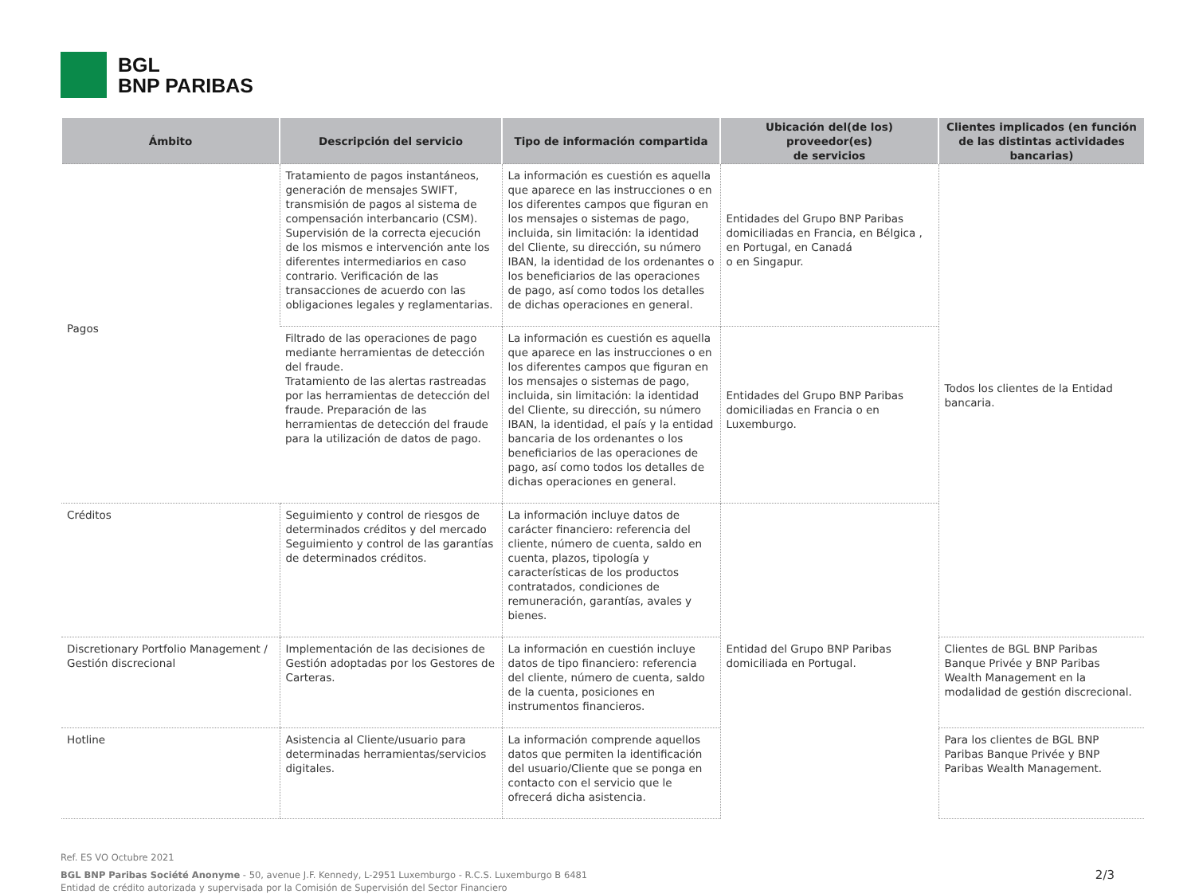BGL
BNP PARIBAS
| Ámbito | Descripción del servicio | Tipo de información compartida | Ubicación del(de los) proveedor(es) de servicios | Clientes implicados (en función de las distintas actividades bancarias) |
| --- | --- | --- | --- | --- |
| Pagos | Tratamiento de pagos instantáneos, generación de mensajes SWIFT, transmisión de pagos al sistema de compensación interbancario (CSM). Supervisión de la correcta ejecución de los mismos e intervención ante los diferentes intermediarios en caso contrario. Verificación de las transacciones de acuerdo con las obligaciones legales y reglamentarias. | La información es cuestión es aquella que aparece en las instrucciones o en los diferentes campos que figuran en los mensajes o sistemas de pago, incluida, sin limitación: la identidad del Cliente, su dirección, su número IBAN, la identidad de los ordenantes o los beneficiarios de las operaciones de pago, así como todos los detalles de dichas operaciones en general. | Entidades del Grupo BNP Paribas domiciliadas en Francia, en Bélgica , en Portugal, en Canadá o en Singapur. | Todos los clientes de la Entidad bancaria. |
| | Filtrado de las operaciones de pago mediante herramientas de detección del fraude. Tratamiento de las alertas rastreadas por las herramientas de detección del fraude. Preparación de las herramientas de detección del fraude para la utilización de datos de pago. | La información es cuestión es aquella que aparece en las instrucciones o en los diferentes campos que figuran en los mensajes o sistemas de pago, incluida, sin limitación: la identidad del Cliente, su dirección, su número IBAN, la identidad, el país y la entidad bancaria de los ordenantes o los beneficiarios de las operaciones de pago, así como todos los detalles de dichas operaciones en general. | Entidades del Grupo BNP Paribas domiciliadas en Francia o en Luxemburgo. | |
| Créditos | Seguimiento y control de riesgos de determinados créditos y del mercado Seguimiento y control de las garantías de determinados créditos. | La información incluye datos de carácter financiero: referencia del cliente, número de cuenta, saldo en cuenta, plazos, tipología y características de los productos contratados, condiciones de remuneración, garantías, avales y bienes. | Entidad del Grupo BNP Paribas domiciliada en Portugal. | |
| Discretionary Portfolio Management / Gestión discrecional | Implementación de las decisiones de Gestión adoptadas por los Gestores de Carteras. | La información en cuestión incluye datos de tipo financiero: referencia del cliente, número de cuenta, saldo de la cuenta, posiciones en instrumentos financieros. | | Clientes de BGL BNP Paribas Banque Privée y BNP Paribas Wealth Management en la modalidad de gestión discrecional. |
| Hotline | Asistencia al Cliente/usuario para determinadas herramientas/servicios digitales. | La información comprende aquellos datos que permiten la identificación del usuario/Cliente que se ponga en contacto con el servicio que le ofrecerá dicha asistencia. | | Para los clientes de BGL BNP Paribas Banque Privée y BNP Paribas Wealth Management. |
Ref. ES VO Octubre 2021
BGL BNP Paribas Société Anonyme - 50, avenue J.F. Kennedy, L-2951 Luxemburgo - R.C.S. Luxemburgo B 6481
Entidad de crédito autorizada y supervisada por la Comisión de Supervisión del Sector Financiero
2/3